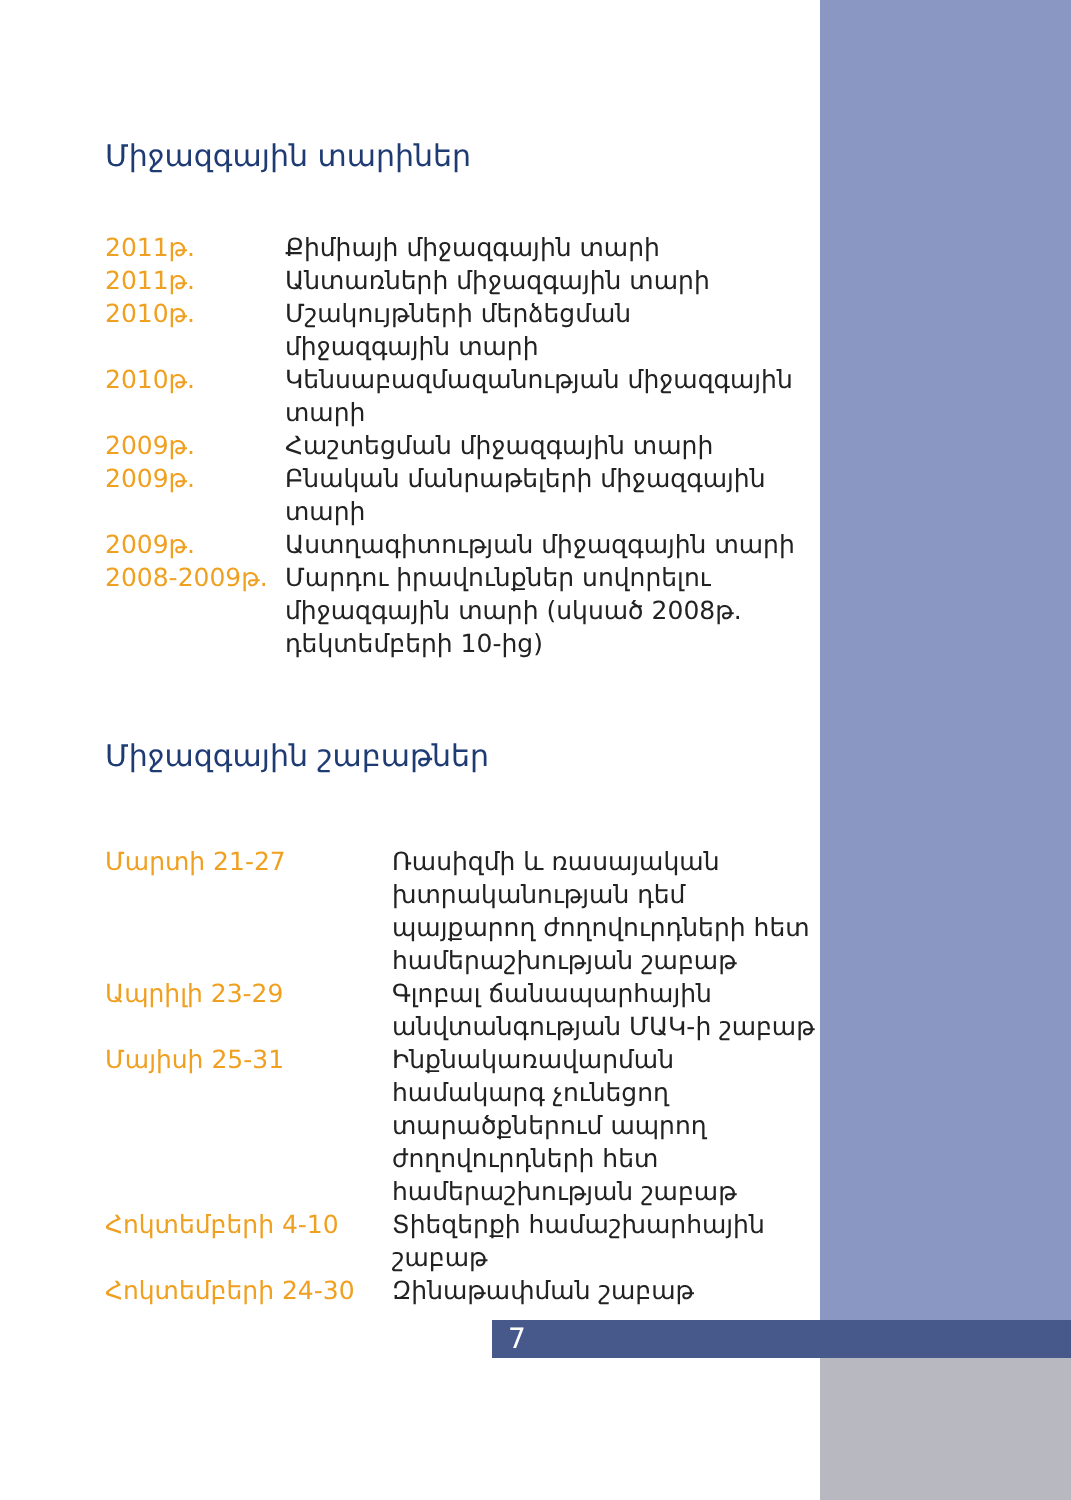Միջազգային տարիներ
| 2011թ. | Քիմիայի միջազգային տարի |
| 2011թ. | Անտառների միջազգային տարի |
| 2010թ. | Մշակույթների մերձեցման միջազգային տարի |
| 2010թ. | Կենսաբազմազանության միջազգային տարի |
| 2009թ. | Հաշտեցման միջազգային տարի |
| 2009թ. | Բնական մանրաթելերի միջազգային տարի |
| 2009թ. | Աստղագիտության միջազգային տարի |
| 2008-2009թ. | Մարդու իրավունքներ սովորելու միջազգային տարի (սկսած 2008թ. դեկտեմբերի 10-ից) |
Միջազգային շաբաթներ
| Մարտի 21-27 | Ռասիզմի և ռասայական խտրականության դեմ պայքարող ժողովուրդների հետ համերաշխության շաբաթ |
| Ապրիլի 23-29 | Գլոբալ ճանապարհային անվտանգության ՄԱԿ-ի շաբաթ |
| Մայիսի 25-31 | Ինքնակառավարման համակարգ չունեցող տարածքներում ապրող ժողովուրդների հետ համերաշխության շաբաթ |
| Հոկտեմբերի 4-10 | Տիեզերքի համաշխարհային շաբաթ |
| Հոկտեմբերի 24-30 | Զինաթափման շաբաթ |
7